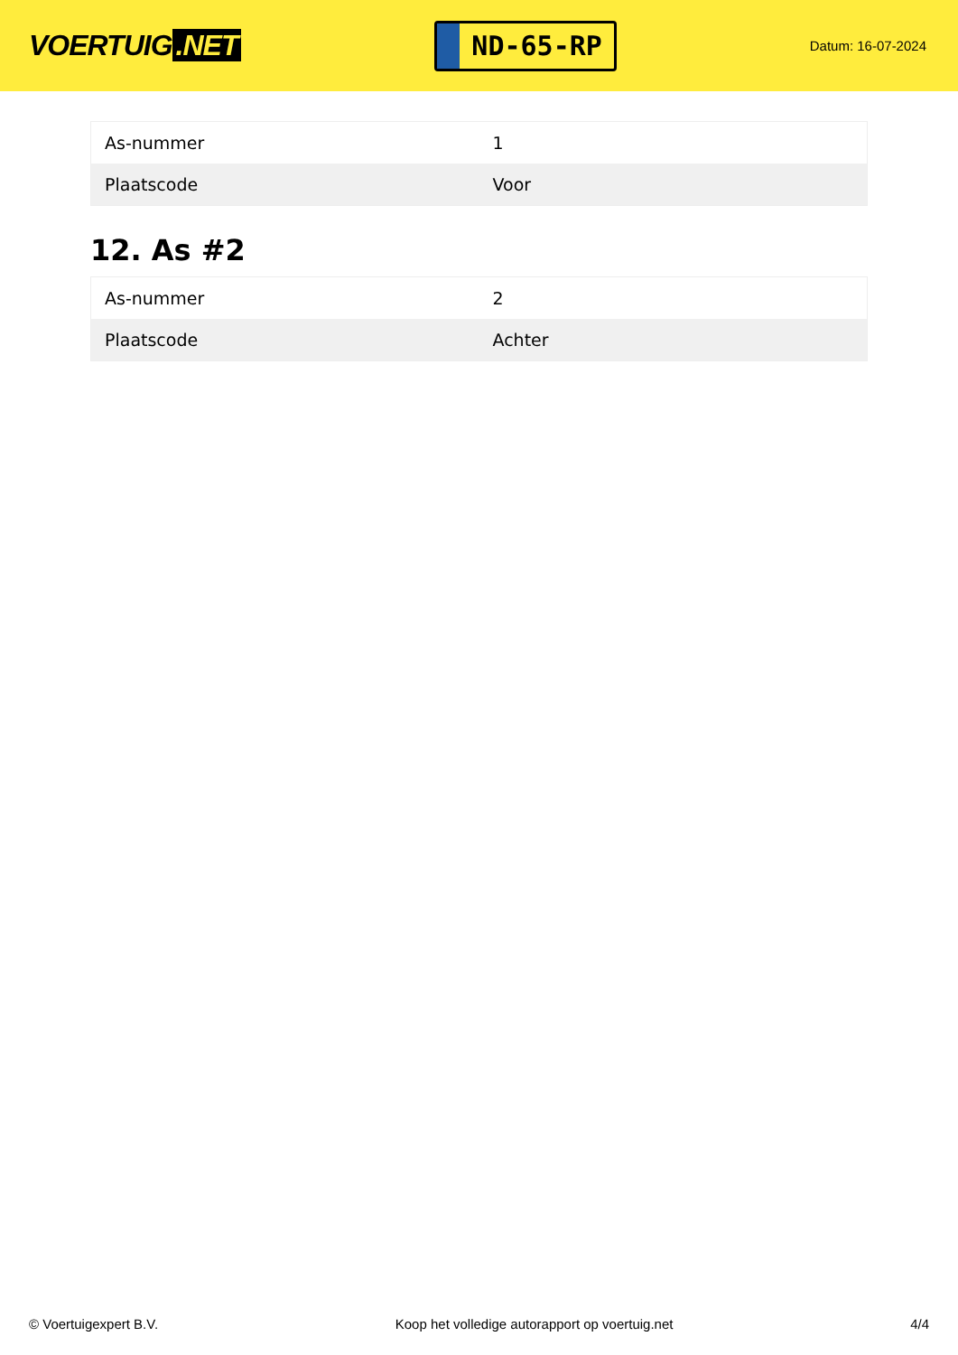VOERTUIG.NET
ND-65-RP
Datum: 16-07-2024
| As-nummer | 1 |
| Plaatscode | Voor |
12. As #2
| As-nummer | 2 |
| Plaatscode | Achter |
© Voertuigexpert B.V. Koop het volledige autorapport op voertuig.net 4/4